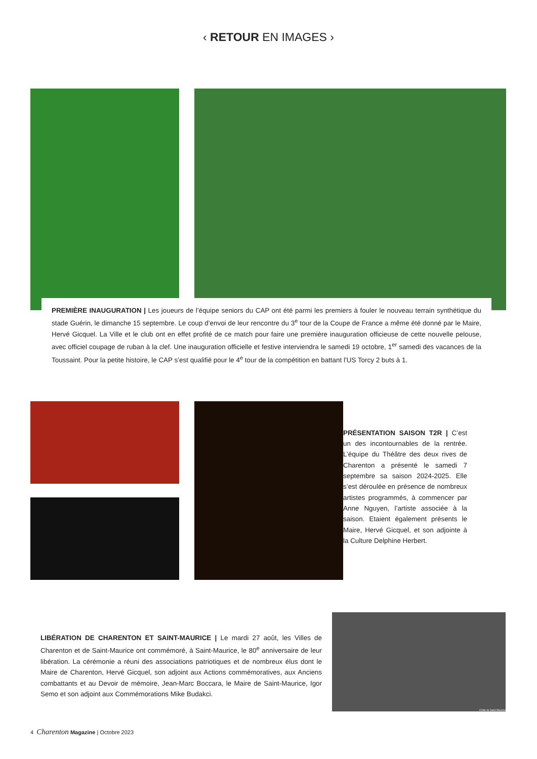‹ RETOUR EN IMAGES ›
PREMIÈRE INAUGURATION | Les joueurs de l’équipe seniors du CAP ont été parmi les premiers à fouler le nouveau terrain synthétique du stade Guérin, le dimanche 15 septembre. Le coup d’envoi de leur rencontre du 3<sup>e</sup> tour de la Coupe de France a même été donné par le Maire, Hervé Gicquel. La Ville et le club ont en effet profité de ce match pour faire une première inauguration officieuse de cette nouvelle pelouse, avec officiel coupage de ruban à la clef. Une inauguration officielle et festive interviendra le samedi 19 octobre, 1<sup>er</sup> samedi des vacances de la Toussaint. Pour la petite histoire, le CAP s’est qualifié pour le 4<sup>e</sup> tour de la compétition en battant l’US Torcy 2 buts à 1.
PRÉSENTATION SAISON T2R | C’est un des incontournables de la rentrée. L’équipe du Théâtre des deux rives de Charenton a présenté le samedi 7 septembre sa saison 2024-2025. Elle s’est déroulée en présence de nombreux artistes programmés, à commencer par Anne Nguyen, l’artiste associée à la saison. Etaient également présents le Maire, Hervé Gicquel, et son adjointe à la Culture Delphine Herbert.
LIBÉRATION DE CHARENTON ET SAINT-MAURICE | Le mardi 27 août, les Villes de Charenton et de Saint-Maurice ont commémoré, à Saint-Maurice, le 80<sup>e</sup> anniversaire de leur libération. La cérémonie a réuni des associations patriotiques et de nombreux élus dont le Maire de Charenton, Hervé Gicquel, son adjoint aux Actions commémoratives, aux Anciens combattants et au Devoir de mémoire, Jean-Marc Boccara, le Maire de Saint-Maurice, Igor Semo et son adjoint aux Commémorations Mike Budakci.
©Ville de Saint-Maurice
4 Charenton Magazine | Octobre 2023